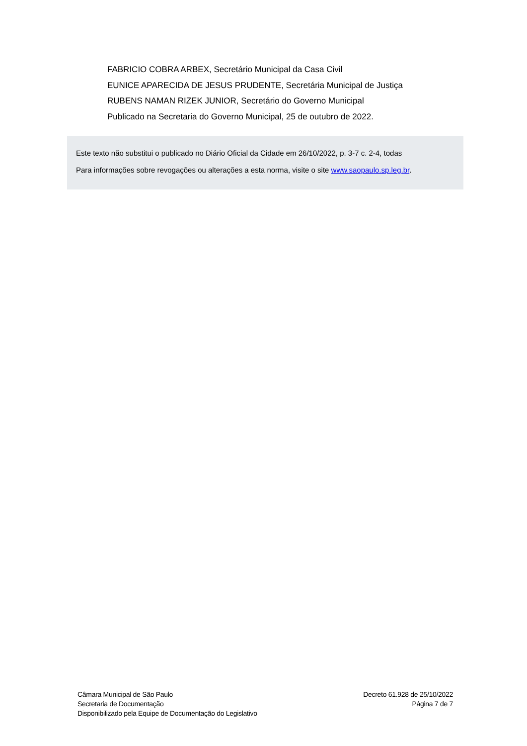FABRICIO COBRA ARBEX, Secretário Municipal da Casa Civil
EUNICE APARECIDA DE JESUS PRUDENTE, Secretária Municipal de Justiça
RUBENS NAMAN RIZEK JUNIOR, Secretário do Governo Municipal
Publicado na Secretaria do Governo Municipal, 25 de outubro de 2022.
Este texto não substitui o publicado no Diário Oficial da Cidade em 26/10/2022, p. 3-7 c. 2-4, todas
Para informações sobre revogações ou alterações a esta norma, visite o site www.saopaulo.sp.leg.br.
Câmara Municipal de São Paulo
Secretaria de Documentação
Disponibilizado pela Equipe de Documentação do Legislativo
Decreto 61.928 de 25/10/2022
Página 7 de 7